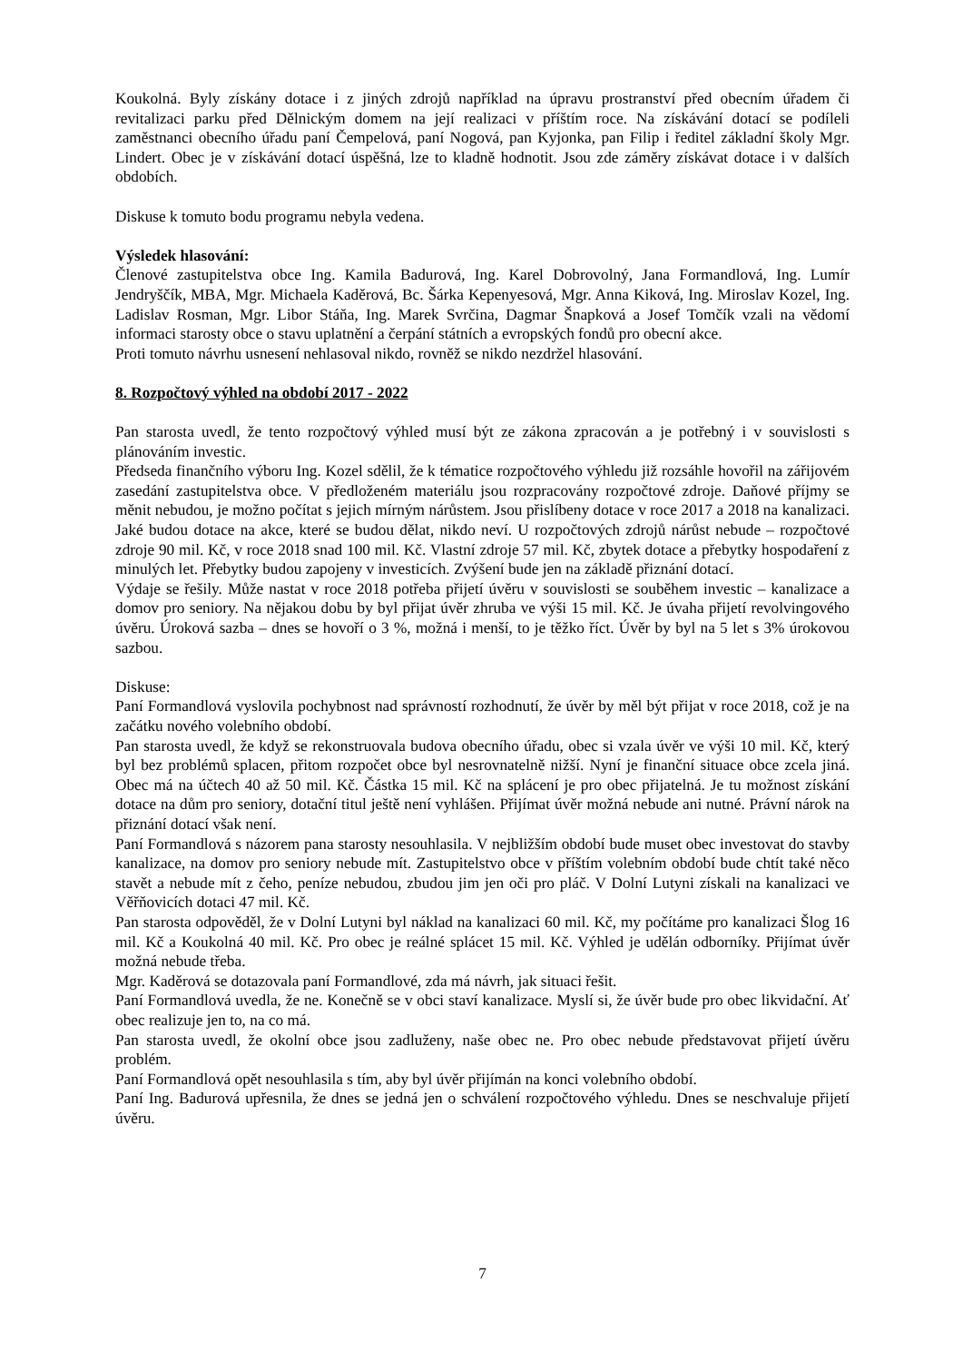Koukolná. Byly získány dotace i z jiných zdrojů například na úpravu prostranství před obecním úřadem či revitalizaci parku před Dělnickým domem na její realizaci v příštím roce. Na získávání dotací se podíleli zaměstnanci obecního úřadu paní Čempelová, paní Nogová, pan Kyjonka, pan Filip i ředitel základní školy Mgr. Lindert. Obec je v získávání dotací úspěšná, lze to kladně hodnotit. Jsou zde záměry získávat dotace i v dalších obdobích.
Diskuse k tomuto bodu programu nebyla vedena.
Výsledek hlasování:
Členové zastupitelstva obce Ing. Kamila Badurová, Ing. Karel Dobrovolný, Jana Formandlová, Ing. Lumír Jendryščík, MBA, Mgr. Michaela Kaděrová, Bc. Šárka Kepenyesová, Mgr. Anna Kiková, Ing. Miroslav Kozel, Ing. Ladislav Rosman, Mgr. Libor Stáňa, Ing. Marek Svrčina, Dagmar Šnapková a Josef Tomčík vzali na vědomí informaci starosty obce o stavu uplatnění a čerpání státních a evropských fondů pro obecní akce.
Proti tomuto návrhu usnesení nehlasoval nikdo, rovněž se nikdo nezdržel hlasování.
8. Rozpočtový výhled na období 2017 - 2022
Pan starosta uvedl, že tento rozpočtový výhled musí být ze zákona zpracován a je potřebný i v souvislosti s plánováním investic.
Předseda finančního výboru Ing. Kozel sdělil, že k tématice rozpočtového výhledu již rozsáhle hovořil na zářijovém zasedání zastupitelstva obce. V předloženém materiálu jsou rozpracovány rozpočtové zdroje. Daňové příjmy se měnit nebudou, je možno počítat s jejich mírným nárůstem. Jsou přislíbeny dotace v roce 2017 a 2018 na kanalizaci. Jaké budou dotace na akce, které se budou dělat, nikdo neví. U rozpočtových zdrojů nárůst nebude – rozpočtové zdroje 90 mil. Kč, v roce 2018 snad 100 mil. Kč. Vlastní zdroje 57 mil. Kč, zbytek dotace a přebytky hospodaření z minulých let. Přebytky budou zapojeny v investicích. Zvýšení bude jen na základě přiznání dotací.
Výdaje se řešily. Může nastat v roce 2018 potřeba přijetí úvěru v souvislosti se souběhem investic – kanalizace a domov pro seniory. Na nějakou dobu by byl přijat úvěr zhruba ve výši 15 mil. Kč. Je úvaha přijetí revolvingového úvěru. Úroková sazba – dnes se hovoří o 3 %, možná i menší, to je těžko říct. Úvěr by byl na 5 let s 3% úrokovou sazbou.
Diskuse:
Paní Formandlová vyslovila pochybnost nad správností rozhodnutí, že úvěr by měl být přijat v roce 2018, což je na začátku nového volebního období.
Pan starosta uvedl, že když se rekonstruovala budova obecního úřadu, obec si vzala úvěr ve výši 10 mil. Kč, který byl bez problémů splacen, přitom rozpočet obce byl nesrovnatelně nižší. Nyní je finanční situace obce zcela jiná. Obec má na účtech 40 až 50 mil. Kč. Částka 15 mil. Kč na splácení je pro obec přijatelná. Je tu možnost získání dotace na dům pro seniory, dotační titul ještě není vyhlášen. Přijímat úvěr možná nebude ani nutné. Právní nárok na přiznání dotací však není.
Paní Formandlová s názorem pana starosty nesouhlasila. V nejbližším období bude muset obec investovat do stavby kanalizace, na domov pro seniory nebude mít. Zastupitelstvo obce v příštím volebním období bude chtít také něco stavět a nebude mít z čeho, peníze nebudou, zbudou jim jen oči pro pláč. V Dolní Lutyni získali na kanalizaci ve Věřňovicích dotaci 47 mil. Kč.
Pan starosta odpověděl, že v Dolní Lutyni byl náklad na kanalizaci 60 mil. Kč, my počítáme pro kanalizaci Šlog 16 mil. Kč a Koukolná 40 mil. Kč. Pro obec je reálné splácet 15 mil. Kč. Výhled je udělán odborníky. Přijímat úvěr možná nebude třeba.
Mgr. Kaděrová se dotazovala paní Formandlové, zda má návrh, jak situaci řešit.
Paní Formandlová uvedla, že ne. Konečně se v obci staví kanalizace. Myslí si, že úvěr bude pro obec likvidační. Ať obec realizuje jen to, na co má.
Pan starosta uvedl, že okolní obce jsou zadluženy, naše obec ne. Pro obec nebude představovat přijetí úvěru problém.
Paní Formandlová opět nesouhlasila s tím, aby byl úvěr přijímán na konci volebního období.
Paní Ing. Badurová upřesnila, že dnes se jedná jen o schválení rozpočtového výhledu. Dnes se neschvaluje přijetí úvěru.
7